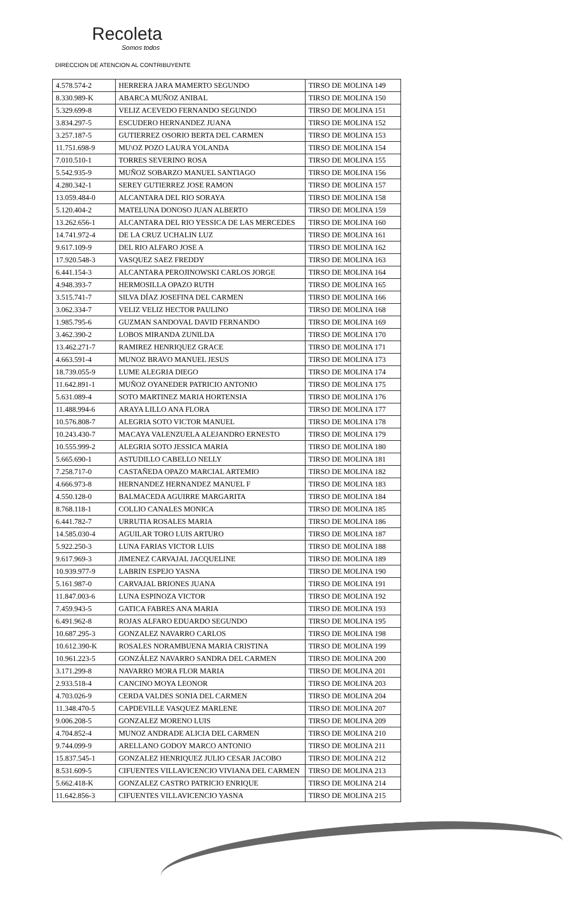Recoleta
Somos todos
DIRECCION DE ATENCION AL CONTRIBUYENTE
| 4.578.574-2 | HERRERA JARA MAMERTO SEGUNDO | TIRSO DE MOLINA 149 |
| 8.330.989-K | ABARCA MUÑOZ ANIBAL | TIRSO DE MOLINA 150 |
| 5.329.699-8 | VELIZ ACEVEDO FERNANDO SEGUNDO | TIRSO DE MOLINA 151 |
| 3.834.297-5 | ESCUDERO HERNANDEZ JUANA | TIRSO DE MOLINA 152 |
| 3.257.187-5 | GUTIERREZ OSORIO BERTA DEL CARMEN | TIRSO DE MOLINA 153 |
| 11.751.698-9 | MU\OZ POZO LAURA YOLANDA | TIRSO DE MOLINA 154 |
| 7.010.510-1 | TORRES SEVERINO ROSA | TIRSO DE MOLINA 155 |
| 5.542.935-9 | MUÑOZ SOBARZO MANUEL SANTIAGO | TIRSO DE MOLINA 156 |
| 4.280.342-1 | SEREY GUTIERREZ JOSE RAMON | TIRSO DE MOLINA 157 |
| 13.059.484-0 | ALCANTARA DEL RIO SORAYA | TIRSO DE MOLINA 158 |
| 5.120.404-2 | MATELUNA DONOSO JUAN ALBERTO | TIRSO DE MOLINA 159 |
| 13.262.656-1 | ALCANTARA DEL RIO YESSICA DE LAS MERCEDES | TIRSO DE MOLINA 160 |
| 14.741.972-4 | DE LA CRUZ UCHALIN LUZ | TIRSO DE MOLINA 161 |
| 9.617.109-9 | DEL RIO ALFARO JOSE A | TIRSO DE MOLINA 162 |
| 17.920.548-3 | VASQUEZ SAEZ FREDDY | TIRSO DE MOLINA 163 |
| 6.441.154-3 | ALCANTARA PEROJINOWSKI CARLOS JORGE | TIRSO DE MOLINA 164 |
| 4.948.393-7 | HERMOSILLA OPAZO RUTH | TIRSO DE MOLINA 165 |
| 3.515.741-7 | SILVA DÍAZ JOSEFINA DEL CARMEN | TIRSO DE MOLINA 166 |
| 3.062.334-7 | VELIZ VELIZ HECTOR PAULINO | TIRSO DE MOLINA 168 |
| 1.985.795-6 | GUZMAN SANDOVAL DAVID FERNANDO | TIRSO DE MOLINA 169 |
| 3.462.390-2 | LOBOS MIRANDA ZUNILDA | TIRSO DE MOLINA 170 |
| 13.462.271-7 | RAMIREZ HENRIQUEZ GRACE | TIRSO DE MOLINA 171 |
| 4.663.591-4 | MUNOZ BRAVO MANUEL JESUS | TIRSO DE MOLINA 173 |
| 18.739.055-9 | LUME ALEGRIA DIEGO | TIRSO DE MOLINA 174 |
| 11.642.891-1 | MUÑOZ OYANEDER PATRICIO ANTONIO | TIRSO DE MOLINA 175 |
| 5.631.089-4 | SOTO MARTINEZ MARIA HORTENSIA | TIRSO DE MOLINA 176 |
| 11.488.994-6 | ARAYA LILLO ANA FLORA | TIRSO DE MOLINA 177 |
| 10.576.808-7 | ALEGRIA SOTO VICTOR MANUEL | TIRSO DE MOLINA 178 |
| 10.243.430-7 | MACAYA VALENZUELA ALEJANDRO ERNESTO | TIRSO DE MOLINA 179 |
| 10.555.999-2 | ALEGRIA SOTO JESSICA MARIA | TIRSO DE MOLINA 180 |
| 5.665.690-1 | ASTUDILLO CABELLO NELLY | TIRSO DE MOLINA 181 |
| 7.258.717-0 | CASTAÑEDA OPAZO MARCIAL ARTEMIO | TIRSO DE MOLINA 182 |
| 4.666.973-8 | HERNANDEZ HERNANDEZ MANUEL F | TIRSO DE MOLINA 183 |
| 4.550.128-0 | BALMACEDA AGUIRRE MARGARITA | TIRSO DE MOLINA 184 |
| 8.768.118-1 | COLLIO CANALES MONICA | TIRSO DE MOLINA 185 |
| 6.441.782-7 | URRUTIA ROSALES MARIA | TIRSO DE MOLINA 186 |
| 14.585.030-4 | AGUILAR TORO LUIS ARTURO | TIRSO DE MOLINA 187 |
| 5.922.250-3 | LUNA FARIAS VICTOR LUIS | TIRSO DE MOLINA 188 |
| 9.617.969-3 | JIMENEZ CARVAJAL JACQUELINE | TIRSO DE MOLINA 189 |
| 10.939.977-9 | LABRIN ESPEJO YASNA | TIRSO DE MOLINA 190 |
| 5.161.987-0 | CARVAJAL BRIONES JUANA | TIRSO DE MOLINA 191 |
| 11.847.003-6 | LUNA ESPINOZA VICTOR | TIRSO DE MOLINA 192 |
| 7.459.943-5 | GATICA FABRES ANA MARIA | TIRSO DE MOLINA 193 |
| 6.491.962-8 | ROJAS ALFARO EDUARDO SEGUNDO | TIRSO DE MOLINA 195 |
| 10.687.295-3 | GONZALEZ NAVARRO CARLOS | TIRSO DE MOLINA 198 |
| 10.612.390-K | ROSALES NORAMBUENA MARIA CRISTINA | TIRSO DE MOLINA 199 |
| 10.961.223-5 | GONZÁLEZ NAVARRO SANDRA DEL CARMEN | TIRSO DE MOLINA 200 |
| 3.171.299-8 | NAVARRO MORA FLOR MARIA | TIRSO DE MOLINA 201 |
| 2.933.518-4 | CANCINO MOYA LEONOR | TIRSO DE MOLINA 203 |
| 4.703.026-9 | CERDA VALDES SONIA DEL CARMEN | TIRSO DE MOLINA 204 |
| 11.348.470-5 | CAPDEVILLE VASQUEZ MARLENE | TIRSO DE MOLINA 207 |
| 9.006.208-5 | GONZALEZ MORENO LUIS | TIRSO DE MOLINA 209 |
| 4.704.852-4 | MUNOZ ANDRADE ALICIA DEL CARMEN | TIRSO DE MOLINA 210 |
| 9.744.099-9 | ARELLANO GODOY MARCO ANTONIO | TIRSO DE MOLINA 211 |
| 15.837.545-1 | GONZALEZ HENRIQUEZ JULIO CESAR JACOBO | TIRSO DE MOLINA 212 |
| 8.531.609-5 | CIFUENTES VILLAVICENCIO VIVIANA DEL CARMEN | TIRSO DE MOLINA 213 |
| 5.662.418-K | GONZALEZ CASTRO PATRICIO ENRIQUE | TIRSO DE MOLINA 214 |
| 11.642.856-3 | CIFUENTES VILLAVICENCIO YASNA | TIRSO DE MOLINA 215 |